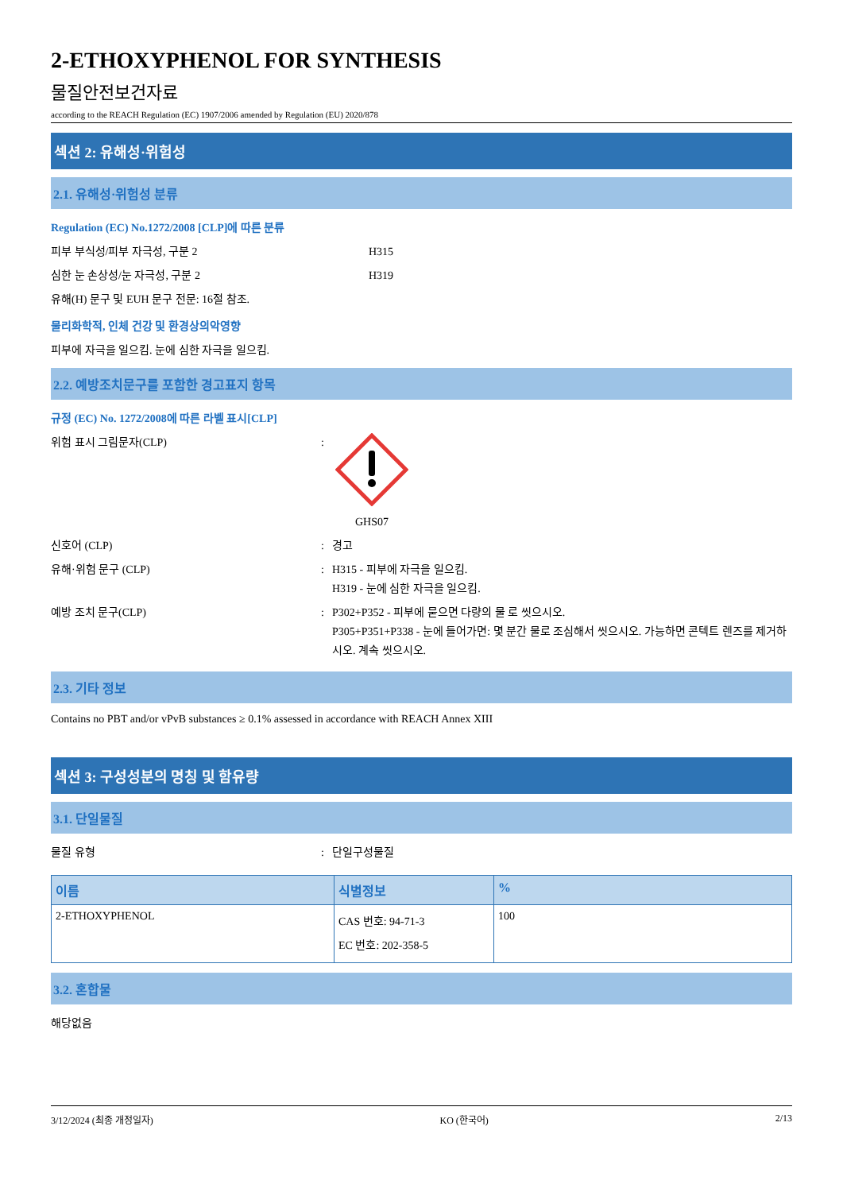2-ETHOXYPHENOL FOR SYNTHESIS
물질안전보건자료
according to the REACH Regulation (EC) 1907/2006 amended by Regulation (EU) 2020/878
섹션 2: 유해성·위험성
2.1. 유해성·위험성 분류
Regulation (EC) No.1272/2008 [CLP]에 따른 분류
피부 부식성/피부 자극성, 구분 2 H315
심한 눈 손상성/눈 자극성, 구분 2 H319
유해(H) 문구 및 EUH 문구 전문: 16절 참조.
물리화학적, 인체 건강 및 환경상의악영향
피부에 자극을 일으킴. 눈에 심한 자극을 일으킴.
2.2. 예방조치문구를 포함한 경고표지 항목
규정 (EC) No. 1272/2008에 따른 라벨 표시[CLP]
위험 표시 그림문자(CLP) :
GHS07
신호어 (CLP) : 경고
유해·위험 문구 (CLP) : H315 - 피부에 자극을 일으킴.
H319 - 눈에 심한 자극을 일으킴.
예방 조치 문구(CLP) : P302+P352 - 피부에 묻으면 다량의 물 로 씻으시오.
P305+P351+P338 - 눈에 들어가면: 몇 분간 물로 조심해서 씻으시오. 가능하면 콘텍트 렌즈를 제거하시오. 계속 씻으시오.
2.3. 기타 정보
Contains no PBT and/or vPvB substances ≥ 0.1% assessed in accordance with REACH Annex XIII
섹션 3: 구성성분의 명칭 및 함유량
3.1. 단일물질
물질 유형 : 단일구성물질
| 이름 | 식별정보 | % |
| --- | --- | --- |
| 2-ETHOXYPHENOL | CAS 번호: 94-71-3 EC 번호: 202-358-5 | 100 |
3.2. 혼합물
해당없음
3/12/2024 (최종 개정일자) KO (한국어) 2/13